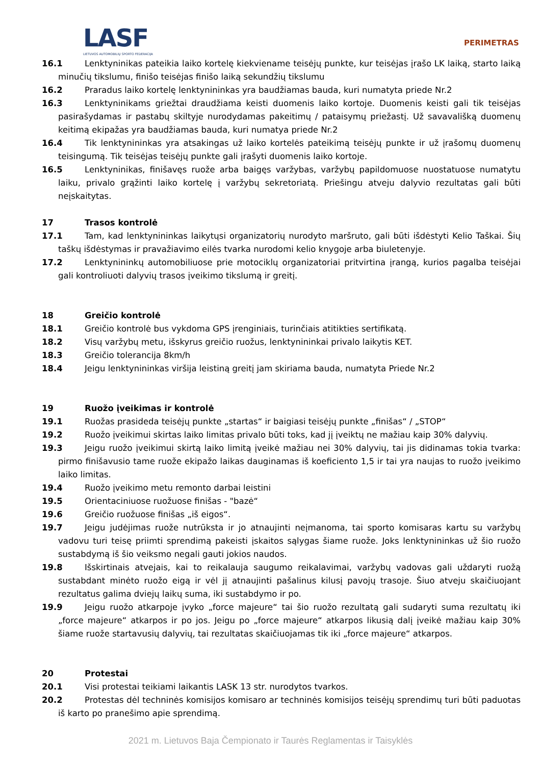LASF
LIETUVOS AUTOMOBILIŲ SPORTO FEDERACIJA
PERIMETRAS
16.1 Lenktyninikas pateikia laiko kortelę kiekviename teisėjų punkte, kur teisėjas įrašo LK laiką, starto laiką minučių tikslumu, finišo teisėjas finišo laiką sekundžių tikslumu
16.2 Praradus laiko kortelę lenktynininkas yra baudžiamas bauda, kuri numatyta priede Nr.2
16.3 Lenktyninikams griežtai draudžiama keisti duomenis laiko kortoje. Duomenis keisti gali tik teisėjas pasirašydamas ir pastabų skiltyje nurodydamas pakeitimų / pataisymų priežastį. Už savavališką duomenų keitimą ekipažas yra baudžiamas bauda, kuri numatya priede Nr.2
16.4 Tik lenktynininkas yra atsakingas už laiko kortelės pateikimą teisėjų punkte ir už įrašomų duomenų teisingumą. Tik teisėjas teisėjų punkte gali įrašyti duomenis laiko kortoje.
16.5 Lenktyninikas, finišavęs ruože arba baigęs varžybas, varžybų papildomuose nuostatuose numatytu laiku, privalo grąžinti laiko kortelę į varžybų sekretoriatą. Priešingu atveju dalyvio rezultatas gali būti neįskaitytas.
17 Trasos kontrolė
17.1 Tam, kad lenktynininkas laikytųsi organizatorių nurodyto maršruto, gali būti išdėstyti Kelio Taškai. Šių taškų išdėstymas ir pravažiavimo eilės tvarka nurodomi kelio knygoje arba biuletenyje.
17.2 Lenktynininkų automobiliuose prie motociklų organizatoriai pritvirtina įrangą, kurios pagalba teisėjai gali kontroliuoti dalyvių trasos įveikimo tikslumą ir greitį.
18 Greičio kontrolė
18.1 Greičio kontrolė bus vykdoma GPS įrenginiais, turinčiais atitikties sertifikatą.
18.2 Visų varžybų metu, išskyrus greičio ruožus, lenktynininkai privalo laikytis KET.
18.3 Greičio tolerancija 8km/h
18.4 Jeigu lenktynininkas viršija leistiną greitį jam skiriama bauda, numatyta Priede Nr.2
19 Ruožo įveikimas ir kontrolė
19.1 Ruožas prasideda teisėjų punkte „startas“ ir baigiasi teisėjų punkte „finišas“ / „STOP“
19.2 Ruožo įveikimui skirtas laiko limitas privalo būti toks, kad jį įveiktų ne mažiau kaip 30% dalyvių.
19.3 Jeigu ruožo įveikimui skirtą laiko limitą įveikė mažiau nei 30% dalyvių, tai jis didinamas tokia tvarka: pirmo finišavusio tame ruože ekipažo laikas dauginamas iš koeficiento 1,5 ir tai yra naujas to ruožo įveikimo laiko limitas.
19.4 Ruožo įveikimo metu remonto darbai leistini
19.5 Orientaciniuose ruožuose finišas - "bazė“
19.6 Greičio ruožuose finišas „iš eigos“.
19.7 Jeigu judėjimas ruože nutrūksta ir jo atnaujinti neįmanoma, tai sporto komisaras kartu su varžybų vadovu turi teisę priimti sprendimą pakeisti įskaitos sąlygas šiame ruože. Joks lenktynininkas už šio ruožo sustabdymą iš šio veiksmo negali gauti jokios naudos.
19.8 Išskirtinais atvejais, kai to reikalauja saugumo reikalavimai, varžybų vadovas gali uždaryti ruožą sustabdant minėto ruožo eigą ir vėl jį atnaujinti pašalinus kilusį pavojų trasoje. Šiuo atveju skaičiuojant rezultatus galima dviejų laikų suma, iki sustabdymo ir po.
19.9 Jeigu ruožo atkarpoje įvyko „force majeure“ tai šio ruožo rezultatą gali sudaryti suma rezultatų iki „force majeure“ atkarpos ir po jos. Jeigu po „force majeure“ atkarpos likusią dalį įveikė mažiau kaip 30% šiame ruože startavusių dalyvių, tai rezultatas skaičiuojamas tik iki „force majeure“ atkarpos.
20 Protestai
20.1 Visi protestai teikiami laikantis LASK 13 str. nurodytos tvarkos.
20.2 Protestas dėl techninės komisijos komisaro ar techninės komisijos teisėjų sprendimų turi būti paduotas iš karto po pranešimo apie sprendimą.
2021 m. Lietuvos Baja Čempionato ir Taurės Reglamentas ir Taisyklės